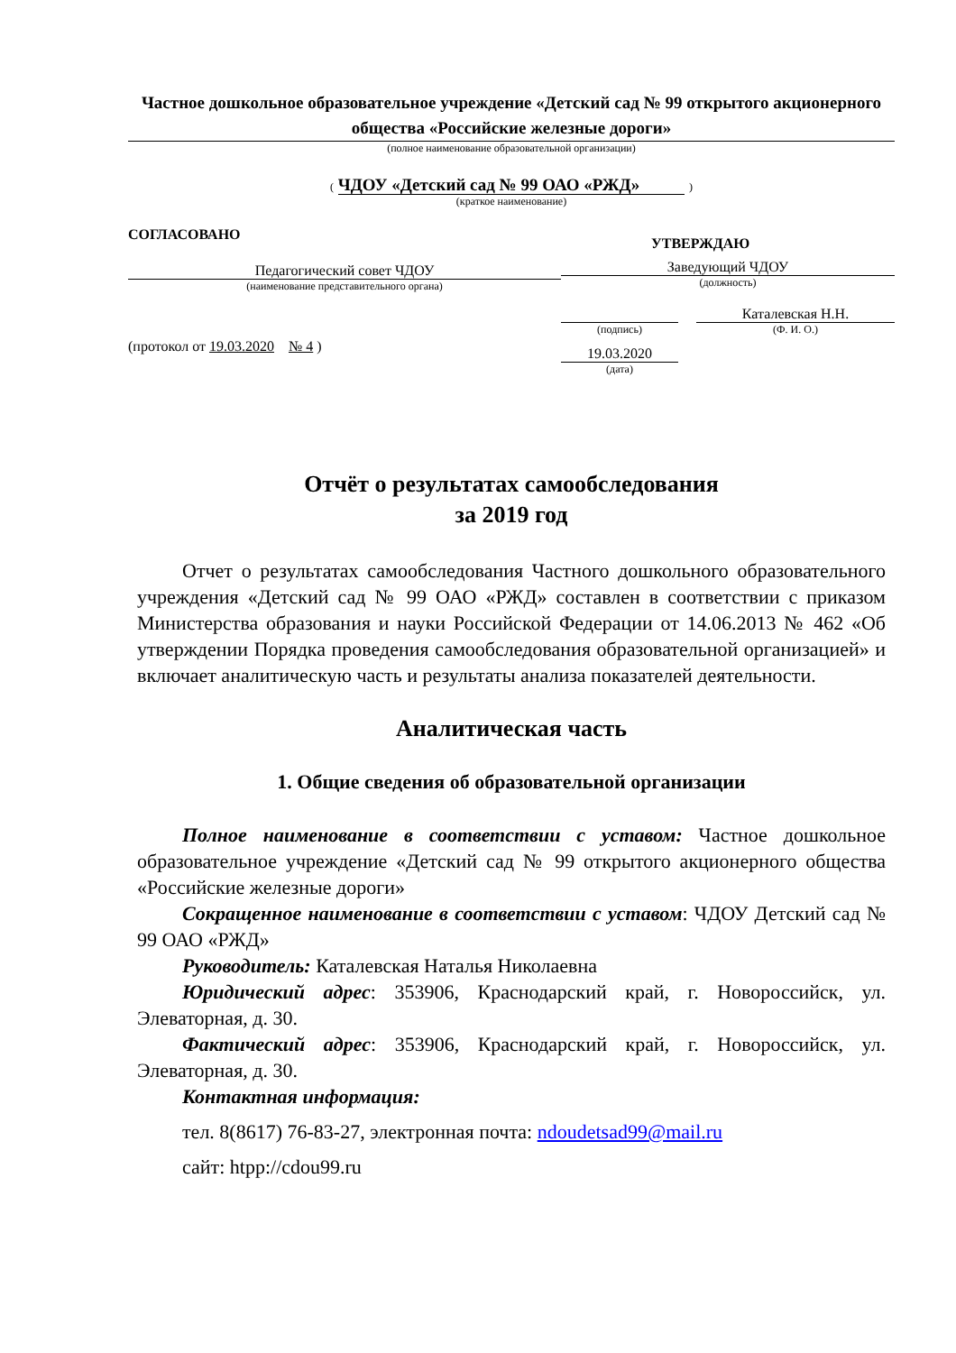Частное дошкольное образовательное учреждение «Детский сад № 99 открытого акционерного общества «Российские железные дороги»
(полное наименование образовательной организации)
( ЧДОУ «Детский сад № 99 ОАО «РЖД» )
(краткое наименование)
СОГЛАСОВАНО
Педагогический совет ЧДОУ
(наименование представительного органа)
(протокол от 19.03.2020 № 4 )
УТВЕРЖДАЮ
Заведующий ЧДОУ
(должность)
(подпись)
Каталевская Н.Н.
(Ф. И. О.)
19.03.2020
(дата)
Отчёт о результатах самообследования
за 2019 год
Отчет о результатах самообследования Частного дошкольного образовательного учреждения «Детский сад № 99 ОАО «РЖД» составлен в соответствии с приказом Министерства образования и науки Российской Федерации от 14.06.2013 № 462 «Об утверждении Порядка проведения самообследования образовательной организацией» и включает аналитическую часть и результаты анализа показателей деятельности.
Аналитическая часть
1. Общие сведения об образовательной организации
Полное наименование в соответствии с уставом: Частное дошкольное образовательное учреждение «Детский сад № 99 открытого акционерного общества «Российские железные дороги»
Сокращенное наименование в соответствии с уставом: ЧДОУ Детский сад № 99 ОАО «РЖД»
Руководитель: Каталевская Наталья Николаевна
Юридический адрес: 353906, Краснодарский край, г. Новороссийск, ул. Элеваторная, д. 30.
Фактический адрес: 353906, Краснодарский край, г. Новороссийск, ул. Элеваторная, д. 30.
Контактная информация:
тел. 8(8617) 76-83-27, электронная почта: ndoudetsad99@mail.ru
сайт: htpp://cdou99.ru